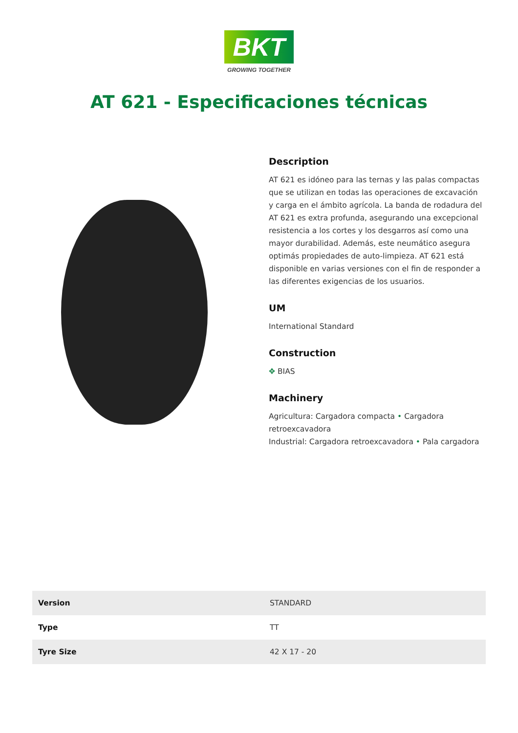BKT
GROWING TOGETHER
AT 621 - Especificaciones técnicas
Description
AT 621 es idóneo para las ternas y las palas compactas que se utilizan en todas las operaciones de excavación y carga en el ámbito agrícola. La banda de rodadura del AT 621 es extra profunda, asegurando una excepcional resistencia a los cortes y los desgarros así como una mayor durabilidad. Además, este neumático asegura optimás propiedades de auto-limpieza. AT 621 está disponible en varias versiones con el fin de responder a las diferentes exigencias de los usuarios.
UM
International Standard
Construction
✥ BIAS
Machinery
Agricultura: Cargadora compacta • Cargadora retroexcavadora
Industrial: Cargadora retroexcavadora • Pala cargadora
| Version | STANDARD |
| Type | TT |
| Tyre Size | 42 X 17 - 20 |